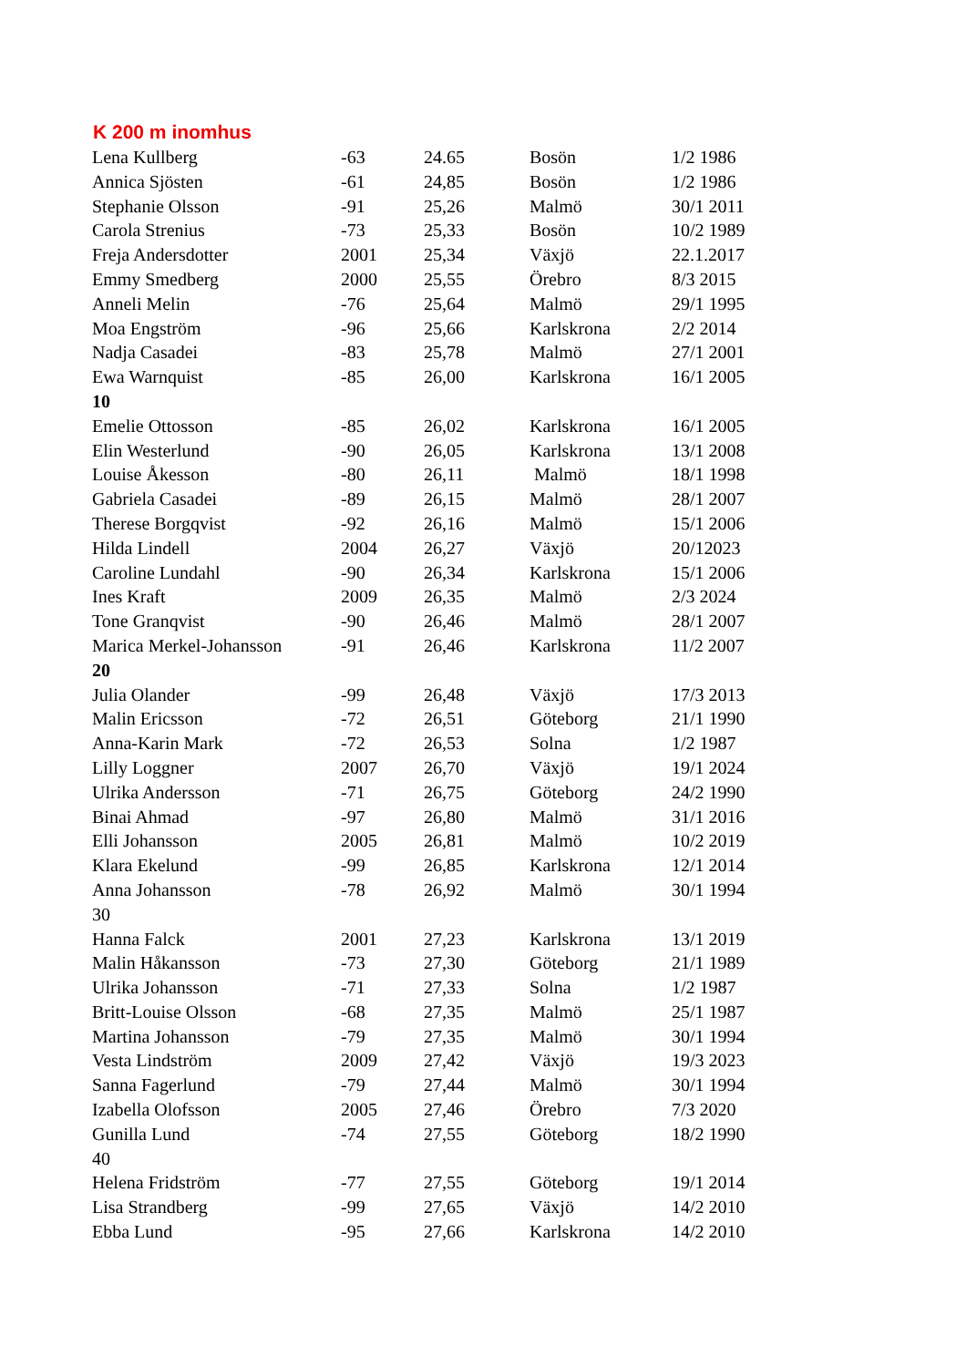K 200 m inomhus
| Lena Kullberg | -63 | 24.65 | Bosön | 1/2 1986 |
| Annica Sjösten | -61 | 24,85 | Bosön | 1/2 1986 |
| Stephanie Olsson | -91 | 25,26 | Malmö | 30/1 2011 |
| Carola Strenius | -73 | 25,33 | Bosön | 10/2 1989 |
| Freja Andersdotter | 2001 | 25,34 | Växjö | 22.1.2017 |
| Emmy Smedberg | 2000 | 25,55 | Örebro | 8/3 2015 |
| Anneli Melin | -76 | 25,64 | Malmö | 29/1 1995 |
| Moa Engström | -96 | 25,66 | Karlskrona | 2/2 2014 |
| Nadja Casadei | -83 | 25,78 | Malmö | 27/1 2001 |
| Ewa Warnquist | -85 | 26,00 | Karlskrona | 16/1 2005 |
| 10 | | | | |
| Emelie Ottosson | -85 | 26,02 | Karlskrona | 16/1 2005 |
| Elin Westerlund | -90 | 26,05 | Karlskrona | 13/1 2008 |
| Louise Åkesson | -80 | 26,11 | Malmö | 18/1 1998 |
| Gabriela Casadei | -89 | 26,15 | Malmö | 28/1 2007 |
| Therese Borgqvist | -92 | 26,16 | Malmö | 15/1 2006 |
| Hilda Lindell | 2004 | 26,27 | Växjö | 20/12023 |
| Caroline Lundahl | -90 | 26,34 | Karlskrona | 15/1 2006 |
| Ines Kraft | 2009 | 26,35 | Malmö | 2/3 2024 |
| Tone Granqvist | -90 | 26,46 | Malmö | 28/1 2007 |
| Marica Merkel-Johansson | -91 | 26,46 | Karlskrona | 11/2 2007 |
| 20 | | | | |
| Julia Olander | -99 | 26,48 | Växjö | 17/3 2013 |
| Malin Ericsson | -72 | 26,51 | Göteborg | 21/1 1990 |
| Anna-Karin Mark | -72 | 26,53 | Solna | 1/2 1987 |
| Lilly Loggner | 2007 | 26,70 | Växjö | 19/1 2024 |
| Ulrika Andersson | -71 | 26,75 | Göteborg | 24/2 1990 |
| Binai Ahmad | -97 | 26,80 | Malmö | 31/1 2016 |
| Elli Johansson | 2005 | 26,81 | Malmö | 10/2 2019 |
| Klara Ekelund | -99 | 26,85 | Karlskrona | 12/1 2014 |
| Anna Johansson | -78 | 26,92 | Malmö | 30/1 1994 |
| 30 | | | | |
| Hanna Falck | 2001 | 27,23 | Karlskrona | 13/1 2019 |
| Malin Håkansson | -73 | 27,30 | Göteborg | 21/1 1989 |
| Ulrika Johansson | -71 | 27,33 | Solna | 1/2 1987 |
| Britt-Louise Olsson | -68 | 27,35 | Malmö | 25/1 1987 |
| Martina Johansson | -79 | 27,35 | Malmö | 30/1 1994 |
| Vesta Lindström | 2009 | 27,42 | Växjö | 19/3 2023 |
| Sanna Fagerlund | -79 | 27,44 | Malmö | 30/1 1994 |
| Izabella Olofsson | 2005 | 27,46 | Örebro | 7/3 2020 |
| Gunilla Lund | -74 | 27,55 | Göteborg | 18/2 1990 |
| 40 | | | | |
| Helena Fridström | -77 | 27,55 | Göteborg | 19/1 2014 |
| Lisa Strandberg | -99 | 27,65 | Växjö | 14/2 2010 |
| Ebba Lund | -95 | 27,66 | Karlskrona | 14/2 2010 |